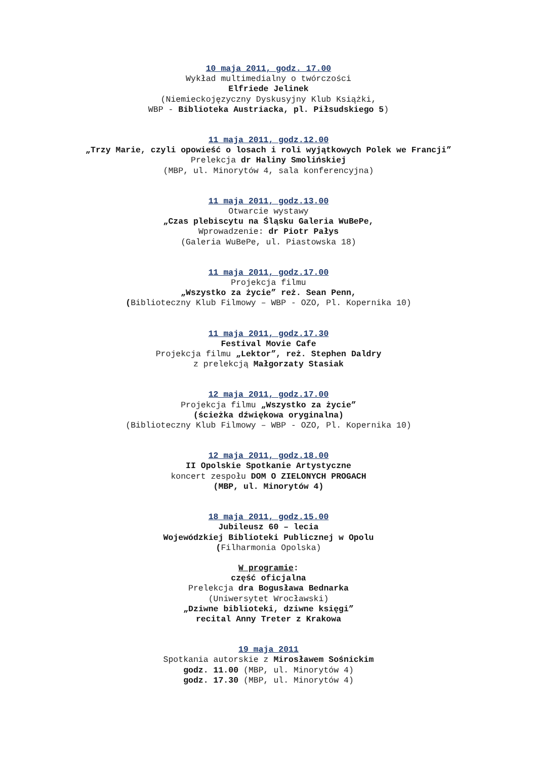10 maja 2011, godz. 17.00
Wykład multimedialny o twórczości
Elfriede Jelinek
(Niemieckojęzyczny Dyskusyjny Klub Książki,
WBP - Biblioteka Austriacka, pl. Piłsudskiego 5)
11 maja 2011, godz.12.00
„Trzy Marie, czyli opowieść o losach i roli wyjątkowych Polek we Francji”
Prelekcja dr Haliny Smolińskiej
(MBP, ul. Minorytów 4, sala konferencyjna)
11 maja 2011, godz.13.00
Otwarcie wystawy
„Czas plebiscytu na Śląsku Galeria WuBePe,
Wprowadzenie: dr Piotr Pałys
(Galeria WuBePe, ul. Piastowska 18)
11 maja 2011, godz.17.00
Projekcja filmu
„Wszystko za życie” reż. Sean Penn,
(Biblioteczny Klub Filmowy – WBP - OZO, Pl. Kopernika 10)
11 maja 2011, godz.17.30
Festival Movie Cafe
Projekcja filmu „Lektor”, reż. Stephen Daldry
z prelekcją Małgorzaty Stasiak
12 maja 2011, godz.17.00
Projekcja filmu „Wszystko za życie”
(ścieżka dźwiękowa oryginalna)
(Biblioteczny Klub Filmowy – WBP - OZO, Pl. Kopernika 10)
12 maja 2011, godz.18.00
II Opolskie Spotkanie Artystyczne
koncert zespołu DOM O ZIELONYCH PROGACH
(MBP, ul. Minorytów 4)
18 maja 2011, godz.15.00
Jubileusz 60 – lecia
Wojewódzkiej Biblioteki Publicznej w Opolu
(Filharmonia Opolska)
W programie:
część oficjalna
Prelekcja dra Bogusława Bednarka
(Uniwersytet Wrocławski)
„Dziwne biblioteki, dziwne księgi”
recital Anny Treter z Krakowa
19 maja 2011
Spotkania autorskie z Mirosławem Sośnickim
godz. 11.00 (MBP, ul. Minorytów 4)
godz. 17.30 (MBP, ul. Minorytów 4)